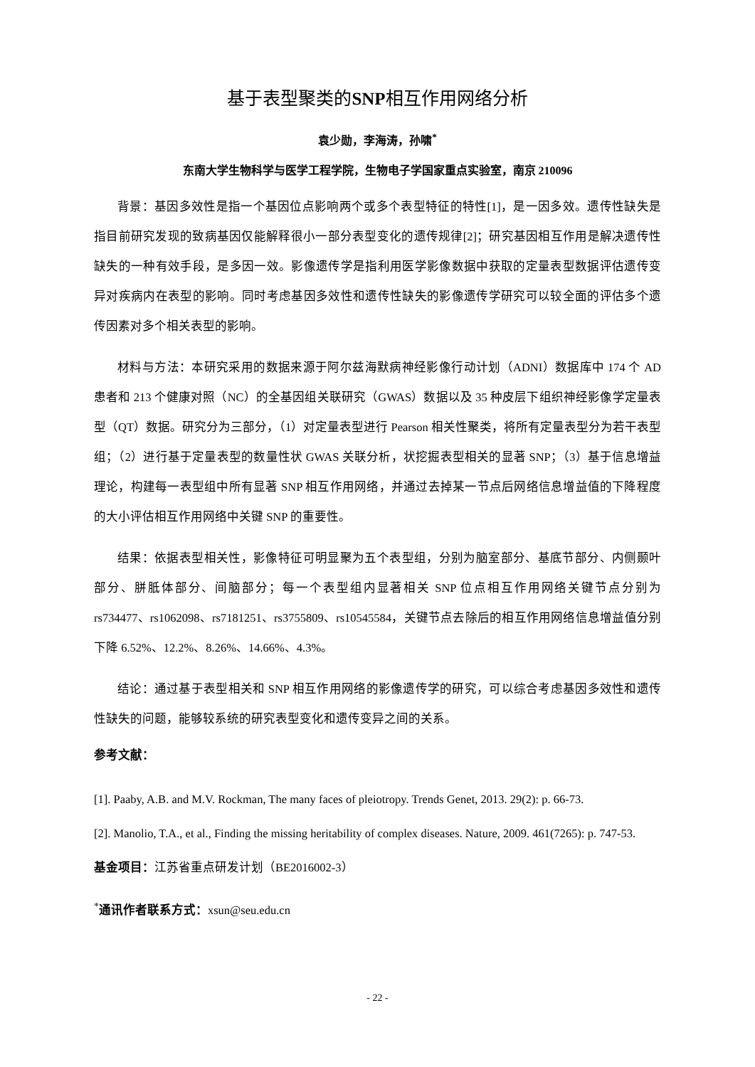基于表型聚类的SNP相互作用网络分析
袁少勋，李海涛，孙啸<sup>*</sup>
东南大学生物科学与医学工程学院，生物电子学国家重点实验室，南京 210096
背景：基因多效性是指一个基因位点影响两个或多个表型特征的特性[1]，是一因多效。遗传性缺失是指目前研究发现的致病基因仅能解释很小一部分表型变化的遗传规律[2]；研究基因相互作用是解决遗传性缺失的一种有效手段，是多因一效。影像遗传学是指利用医学影像数据中获取的定量表型数据评估遗传变异对疾病内在表型的影响。同时考虑基因多效性和遗传性缺失的影像遗传学研究可以较全面的评估多个遗传因素对多个相关表型的影响。
材料与方法：本研究采用的数据来源于阿尔兹海默病神经影像行动计划（ADNI）数据库中 174 个 AD 患者和 213 个健康对照（NC）的全基因组关联研究（GWAS）数据以及 35 种皮层下组织神经影像学定量表型（QT）数据。研究分为三部分，（1）对定量表型进行 Pearson 相关性聚类，将所有定量表型分为若干表型组；（2）进行基于定量表型的数量性状 GWAS 关联分析，状挖掘表型相关的显著 SNP；（3）基于信息增益理论，构建每一表型组中所有显著 SNP 相互作用网络，并通过去掉某一节点后网络信息增益值的下降程度的大小评估相互作用网络中关键 SNP 的重要性。
结果：依据表型相关性，影像特征可明显聚为五个表型组，分别为脑室部分、基底节部分、内侧颞叶部分、胼胝体部分、间脑部分；每一个表型组内显著相关 SNP 位点相互作用网络关键节点分别为 rs734477、rs1062098、rs7181251、rs3755809、rs10545584，关键节点去除后的相互作用网络信息增益值分别下降 6.52%、12.2%、8.26%、14.66%、4.3%。
结论：通过基于表型相关和 SNP 相互作用网络的影像遗传学的研究，可以综合考虑基因多效性和遗传性缺失的问题，能够较系统的研究表型变化和遗传变异之间的关系。
参考文献：
[1]. Paaby, A.B. and M.V. Rockman, The many faces of pleiotropy. Trends Genet, 2013. 29(2): p. 66-73.
[2]. Manolio, T.A., et al., Finding the missing heritability of complex diseases. Nature, 2009. 461(7265): p. 747-53.
基金项目：江苏省重点研发计划（BE2016002-3）
<sup>*</sup> 通讯作者联系方式：xsun@seu.edu.cn
- 22 -